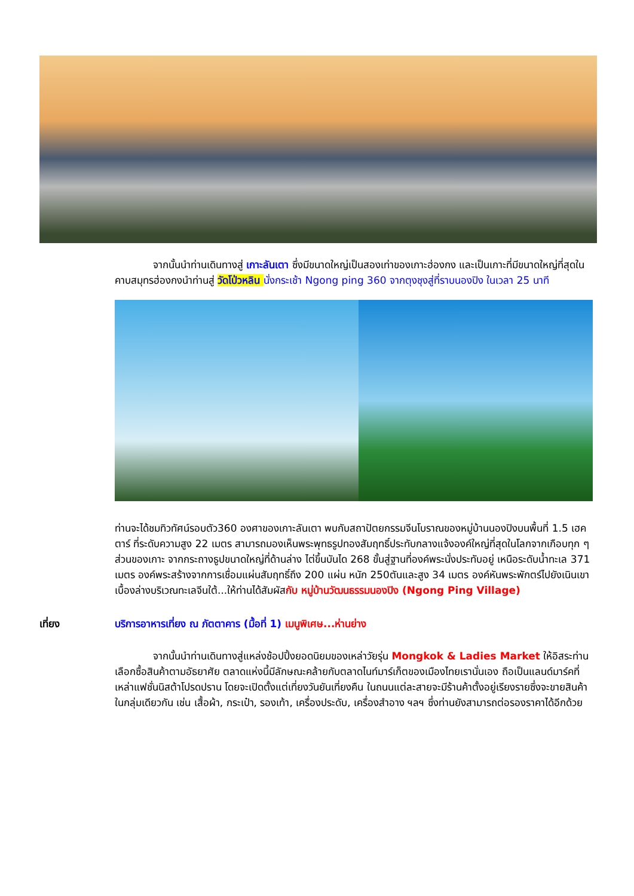จากนั้นนำท่านเดินทางสู่ เกาะลันเตา ซึ่งมีขนาดใหญ่เป็นสองเท่าของเกาะฮ่องกง และเป็นเกาะที่มีขนาดใหญ่ที่สุดในคาบสมุทรฮ่องกงนำท่านสู่ วัดโป่วหลิน นั่งกระเช้า Ngong ping 360 จากตุงชุงสู่ที่ราบนองปิง ในเวลา 25 นาที
ท่านจะได้ชมทิวทัศน์รอบตัว360 องศาของเกาะลันเตา พบกับสถาปัตยกรรมจีนโบราณของหมู่บ้านนองปิงบนพื้นที่ 1.5 เฮคตาร์ ที่ระดับความสูง 22 เมตร สามารถมองเห็นพระพุทธรูปทองสัมฤทธิ์ประทับกลางแจ้งองค์ใหญ่ที่สุดในโลกจากเกือบทุก ๆ ส่วนของเกาะ จากกระถางธูปขนาดใหญ่ที่ด้านล่าง ไต่ขึ้นบันได 268 ขั้นสู่ฐานที่องค์พระนั่งประทับอยู่ เหนือระดับน้ำทะเล 371 เมตร องค์พระสร้างจากการเชื่อมแผ่นสัมฤทธิ์ถึง 200 แผ่น หนัก 250ตันและสูง 34 เมตร องค์หันพระพักตร์ไปยังเนินเขาเบื้องล่างบริเวณทะเลจีนใต้...ให้ท่านได้สัมผัสกับ หมู่บ้านวัฒนธรรมนองปิง (Ngong Ping Village)
เที่ยง บริการอาหารเที่ยง ณ ภัตตาคาร (มื้อที่ 1) เมนูพิเศษ...ห่านย่าง
จากนั้นนำท่านเดินทางสู่แหล่งช้อปปิ้งยอดนิยมของเหล่าวัยรุ่น Mongkok & Ladies Market ให้อิสระท่านเลือกซื้อสินค้าตามอัธยาศัย ตลาดแห่งนี้มีลักษณะคล้ายกับตลาดไนท์มาร์เก็ตของเมืองไทยเรานั่นเอง ถือเป็นแลนด์มาร์คที่เหล่าแฟชั่นนิสต้าโปรดปราน โดยจะเปิดตั้งแต่เที่ยงวันยันเที่ยงคืน ในถนนแต่ละสายจะมีร้านค้าตั้งอยู่เรียงรายซึ่งจะขายสินค้าในกลุ่มเดียวกัน เช่น เสื้อผ้า, กระเป๋า, รองเท้า, เครื่องประดับ, เครื่องสำอาง ฯลฯ ซึ่งท่านยังสามารถต่อรองราคาได้อีกด้วย